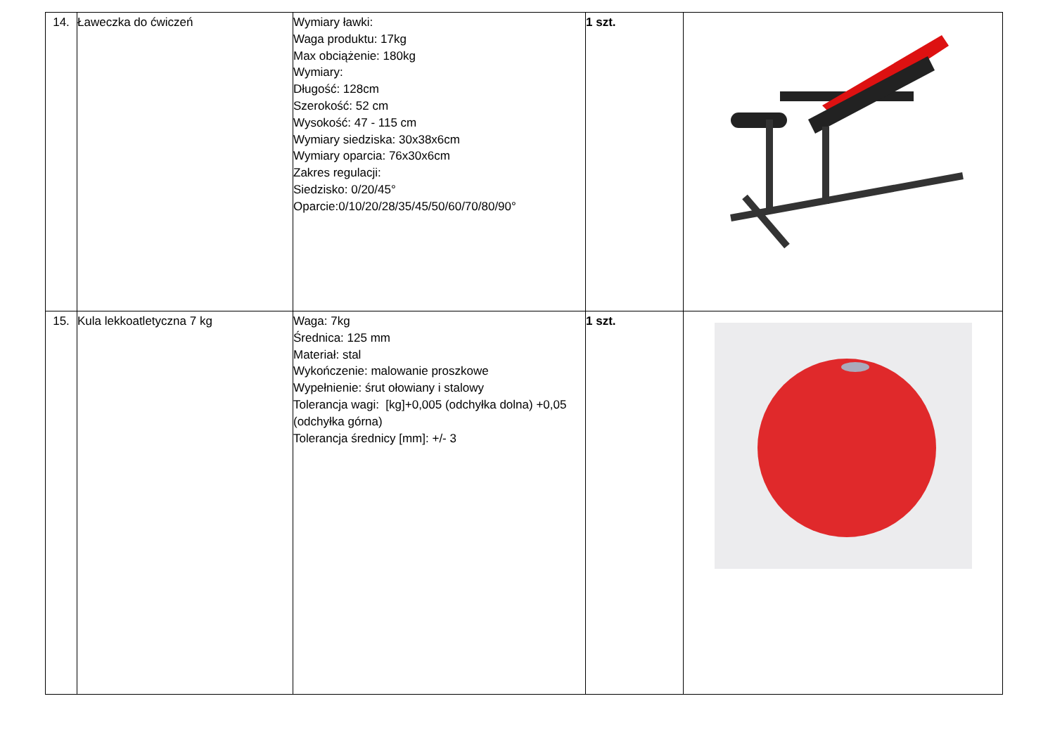| 14. | Ławeczka do ćwiczeń | Wymiary ławki: Waga produktu: 17kg Max obciążenie: 180kg Wymiary: Długość: 128cm Szerokość: 52 cm Wysokość: 47 - 115 cm Wymiary siedziska: 30x38x6cm Wymiary oparcia: 76x30x6cm Zakres regulacji: Siedzisko: 0/20/45° Oparcie:0/10/20/28/35/45/50/60/70/80/90° | 1 szt. | |
| 15. | Kula lekkoatletyczna 7 kg | Waga: 7kg Średnica: 125 mm Materiał: stal Wykończenie: malowanie proszkowe Wypełnienie: śrut ołowiany i stalowy Tolerancja wagi: [kg]+0,005 (odchyłka dolna) +0,05 (odchyłka górna) Tolerancja średnicy [mm]: +/- 3 | 1 szt. | |